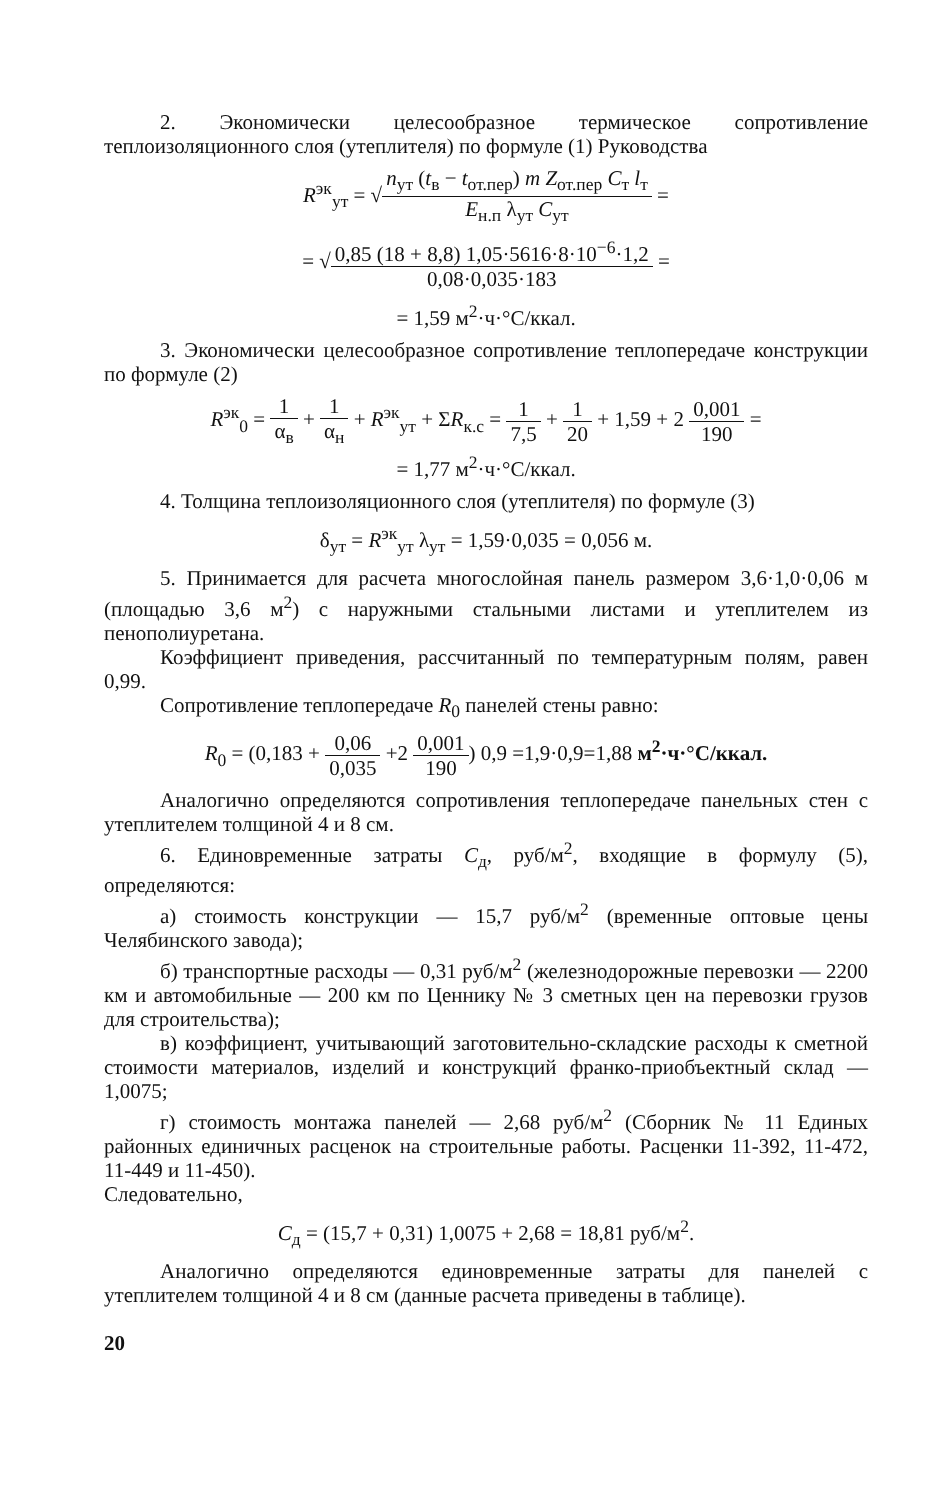2. Экономически целесообразное термическое сопротивление теплоизоляционного слоя (утеплителя) по формуле (1) Руководства
R<sup>эк</sup><sub>ут</sub> = √n<sub>ут</sub> (t<sub>в</sub> − t<sub>от.пер</sub>) m Z<sub>от.пер</sub> C<sub>т</sub> l<sub>т</sub> E<sub>н.п</sub> λ<sub>ут</sub> C<sub>ут</sub> =
= √0,85 (18 + 8,8) 1,05·5616·8·10<sup>−6</sup>·1,2 0,08·0,035·183 =
= 1,59 м<sup>2</sup>·ч·°C/ккал.
3. Экономически целесообразное сопротивление теплопередаче конструкции по формуле (2)
R<sup>эк</sup><sub>0</sub> = 1 α<sub>в</sub> + 1 α<sub>н</sub> + R<sup>эк</sup><sub>ут</sub> + ΣR<sub>к.с</sub> = 1 7,5 + 1 20 + 1,59 + 2 0,001 190 =
= 1,77 м<sup>2</sup>·ч·°C/ккал.
4. Толщина теплоизоляционного слоя (утеплителя) по формуле (3)
δ<sub>ут</sub> = R<sup>эк</sup><sub>ут</sub> λ<sub>ут</sub> = 1,59·0,035 = 0,056 м.
5. Принимается для расчета многослойная панель размером 3,6·1,0·0,06 м (площадью 3,6 м<sup>2</sup>) с наружными стальными листами и утеплителем из пенополиуретана.
Коэффициент приведения, рассчитанный по температурным полям, равен 0,99.
Сопротивление теплопередаче R<sub>0</sub> панелей стены равно:
R<sub>0</sub> = (0,183 + 0,06 0,035 +2 0,001 190) 0,9 =1,9·0,9=1,88 м<sup>2</sup>·ч·°C/ккал.
Аналогично определяются сопротивления теплопередаче панельных стен с утеплителем толщиной 4 и 8 см.
6. Единовременные затраты C<sub>д</sub>, руб/м<sup>2</sup>, входящие в формулу (5), определяются:
а) стоимость конструкции — 15,7 руб/м<sup>2</sup> (временные оптовые цены Челябинского завода);
б) транспортные расходы — 0,31 руб/м<sup>2</sup> (железнодорожные перевозки — 2200 км и автомобильные — 200 км по Ценнику № 3 сметных цен на перевозки грузов для строительства);
в) коэффициент, учитывающий заготовительно-складские расходы к сметной стоимости материалов, изделий и конструкций франко-приобъектный склад — 1,0075;
г) стоимость монтажа панелей — 2,68 руб/м<sup>2</sup> (Сборник № 11 Единых районных единичных расценок на строительные работы. Расценки 11-392, 11-472, 11-449 и 11-450).
Следовательно,
C<sub>д</sub> = (15,7 + 0,31) 1,0075 + 2,68 = 18,81 руб/м<sup>2</sup>.
Аналогично определяются единовременные затраты для панелей с утеплителем толщиной 4 и 8 см (данные расчета приведены в таблице).
20